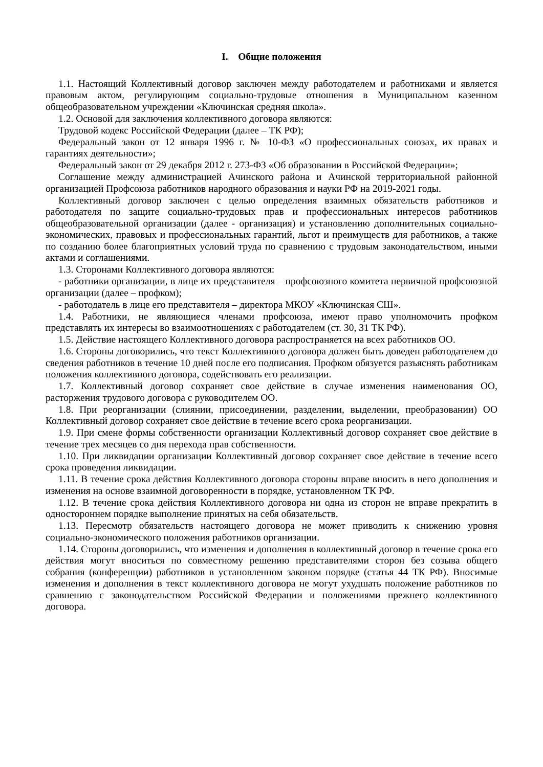I. Общие положения
1.1. Настоящий Коллективный договор заключен между работодателем и работниками и является правовым актом, регулирующим социально-трудовые отношения в Муниципальном казенном общеобразовательном учреждении «Ключинская средняя школа».
1.2. Основой для заключения коллективного договора являются:
Трудовой кодекс Российской Федерации (далее – ТК РФ);
Федеральный закон от 12 января 1996 г. № 10-ФЗ «О профессиональных союзах, их правах и гарантиях деятельности»;
Федеральный закон от 29 декабря 2012 г. 273-ФЗ «Об образовании в Российской Федерации»;
Соглашение между администрацией Ачинского района и Ачинской территориальной районной организацией Профсоюза работников народного образования и науки РФ на 2019-2021 годы.
Коллективный договор заключен с целью определения взаимных обязательств работников и работодателя по защите социально-трудовых прав и профессиональных интересов работников общеобразовательной организации (далее - организация) и установлению дополнительных социально-экономических, правовых и профессиональных гарантий, льгот и преимуществ для работников, а также по созданию более благоприятных условий труда по сравнению с трудовым законодательством, иными актами и соглашениями.
1.3. Сторонами Коллективного договора являются:
- работники организации, в лице их представителя – профсоюзного комитета первичной профсоюзной организации (далее – профком);
- работодатель в лице его представителя – директора МКОУ «Ключинская СШ».
1.4. Работники, не являющиеся членами профсоюза, имеют право уполномочить профком представлять их интересы во взаимоотношениях с работодателем (ст. 30, 31 ТК РФ).
1.5. Действие настоящего Коллективного договора распространяется на всех работников ОО.
1.6. Стороны договорились, что текст Коллективного договора должен быть доведен работодателем до сведения работников в течение 10 дней после его подписания. Профком обязуется разъяснять работникам положения коллективного договора, содействовать его реализации.
1.7. Коллективный договор сохраняет свое действие в случае изменения наименования ОО, расторжения трудового договора с руководителем ОО.
1.8. При реорганизации (слиянии, присоединении, разделении, выделении, преобразовании) ОО Коллективный договор сохраняет свое действие в течение всего срока реорганизации.
1.9. При смене формы собственности организации Коллективный договор сохраняет свое действие в течение трех месяцев со дня перехода прав собственности.
1.10. При ликвидации организации Коллективный договор сохраняет свое действие в течение всего срока проведения ликвидации.
1.11. В течение срока действия Коллективного договора стороны вправе вносить в него дополнения и изменения на основе взаимной договоренности в порядке, установленном ТК РФ.
1.12. В течение срока действия Коллективного договора ни одна из сторон не вправе прекратить в одностороннем порядке выполнение принятых на себя обязательств.
1.13. Пересмотр обязательств настоящего договора не может приводить к снижению уровня социально-экономического положения работников организации.
1.14. Стороны договорились, что изменения и дополнения в коллективный договор в течение срока его действия могут вноситься по совместному решению представителями сторон без созыва общего собрания (конференции) работников в установленном законом порядке (статья 44 ТК РФ). Вносимые изменения и дополнения в текст коллективного договора не могут ухудшать положение работников по сравнению с законодательством Российской Федерации и положениями прежнего коллективного договора.